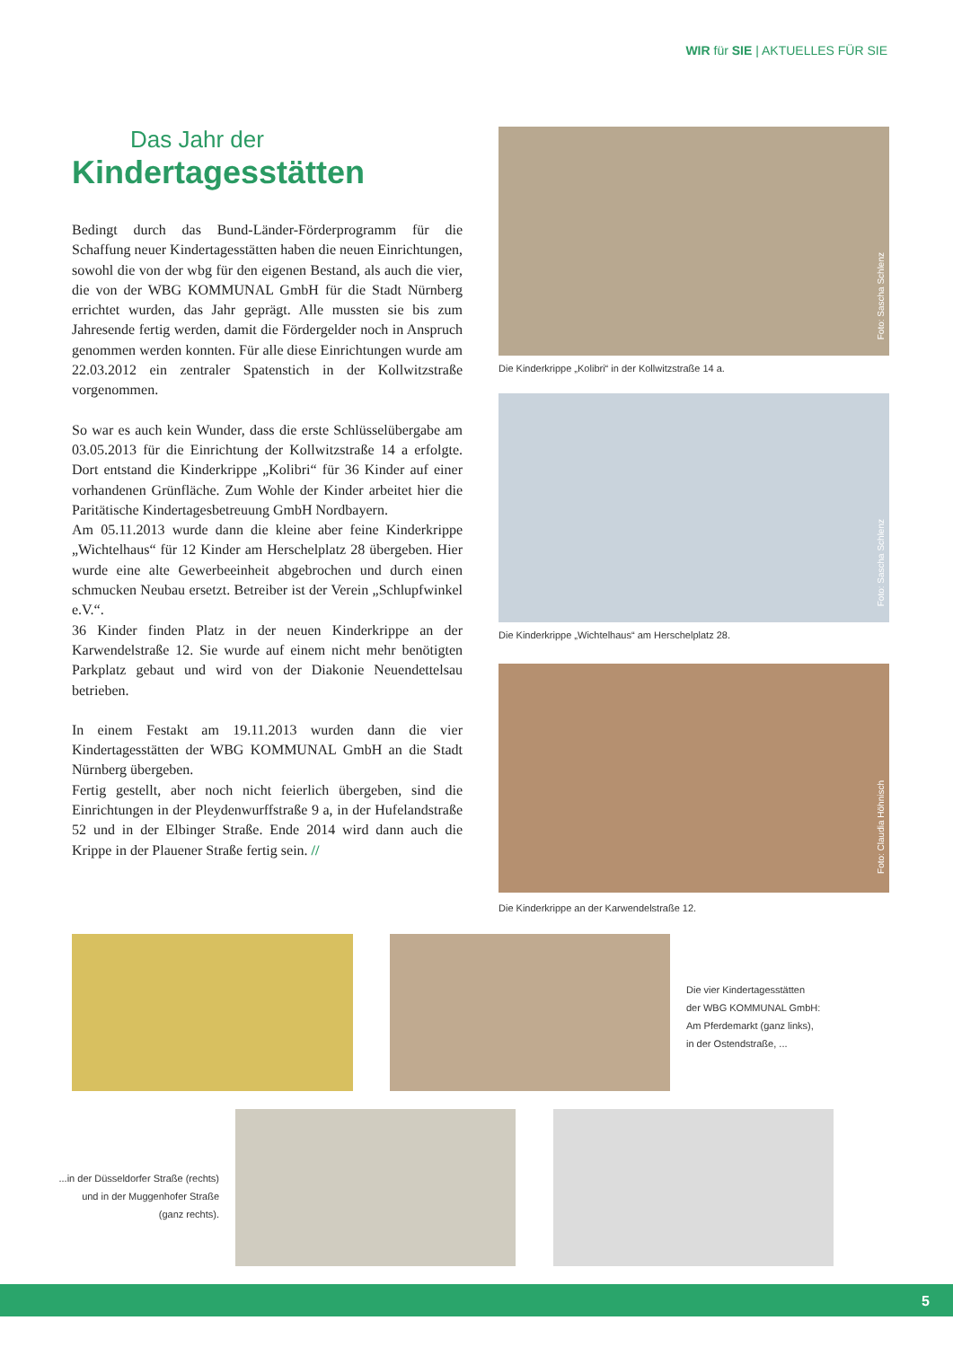WIR für SIE | AKTUELLES FÜR SIE
Das Jahr der
Kindertagesstätten
Bedingt durch das Bund-Länder-Förderprogramm für die Schaffung neuer Kindertagesstätten haben die neuen Einrichtungen, sowohl die von der wbg für den eigenen Bestand, als auch die vier, die von der WBG KOMMUNAL GmbH für die Stadt Nürnberg errichtet wurden, das Jahr geprägt. Alle mussten sie bis zum Jahresende fertig werden, damit die Fördergelder noch in Anspruch genommen werden konnten. Für alle diese Einrichtungen wurde am 22.03.2012 ein zentraler Spatenstich in der Kollwitzstraße vorgenommen.
So war es auch kein Wunder, dass die erste Schlüsselübergabe am 03.05.2013 für die Einrichtung der Kollwitzstraße 14 a erfolgte. Dort entstand die Kinderkrippe „Kolibri“ für 36 Kinder auf einer vorhandenen Grünfläche. Zum Wohle der Kinder arbeitet hier die Paritätische Kindertagesbetreuung GmbH Nordbayern.
Am 05.11.2013 wurde dann die kleine aber feine Kinderkrippe „Wichtelhaus“ für 12 Kinder am Herschelplatz 28 übergeben. Hier wurde eine alte Gewerbeeinheit abgebrochen und durch einen schmucken Neubau ersetzt. Betreiber ist der Verein „Schlupfwinkel e.V.“.
36 Kinder finden Platz in der neuen Kinderkrippe an der Karwendelstraße 12. Sie wurde auf einem nicht mehr benötigten Parkplatz gebaut und wird von der Diakonie Neuendettelsau betrieben.
In einem Festakt am 19.11.2013 wurden dann die vier Kindertagesstätten der WBG KOMMUNAL GmbH an die Stadt Nürnberg übergeben.
Fertig gestellt, aber noch nicht feierlich übergeben, sind die Einrichtungen in der Pleydenwurffstraße 9 a, in der Hufelandstraße 52 und in der Elbinger Straße. Ende 2014 wird dann auch die Krippe in der Plauener Straße fertig sein. //
Foto: Sascha Schlenz
Die Kinderkrippe „Kolibri“ in der Kollwitzstraße 14 a.
Foto: Sascha Schlenz
Die Kinderkrippe „Wichtelhaus“ am Herschelplatz 28.
Foto: Claudia Höhnisch
Die Kinderkrippe an der Karwendelstraße 12.
Die vier Kindertagesstätten
der WBG KOMMUNAL GmbH:
Am Pferdemarkt (ganz links),
in der Ostendstraße, ...
...in der Düsseldorfer Straße (rechts)
und in der Muggenhofer Straße
(ganz rechts).
5